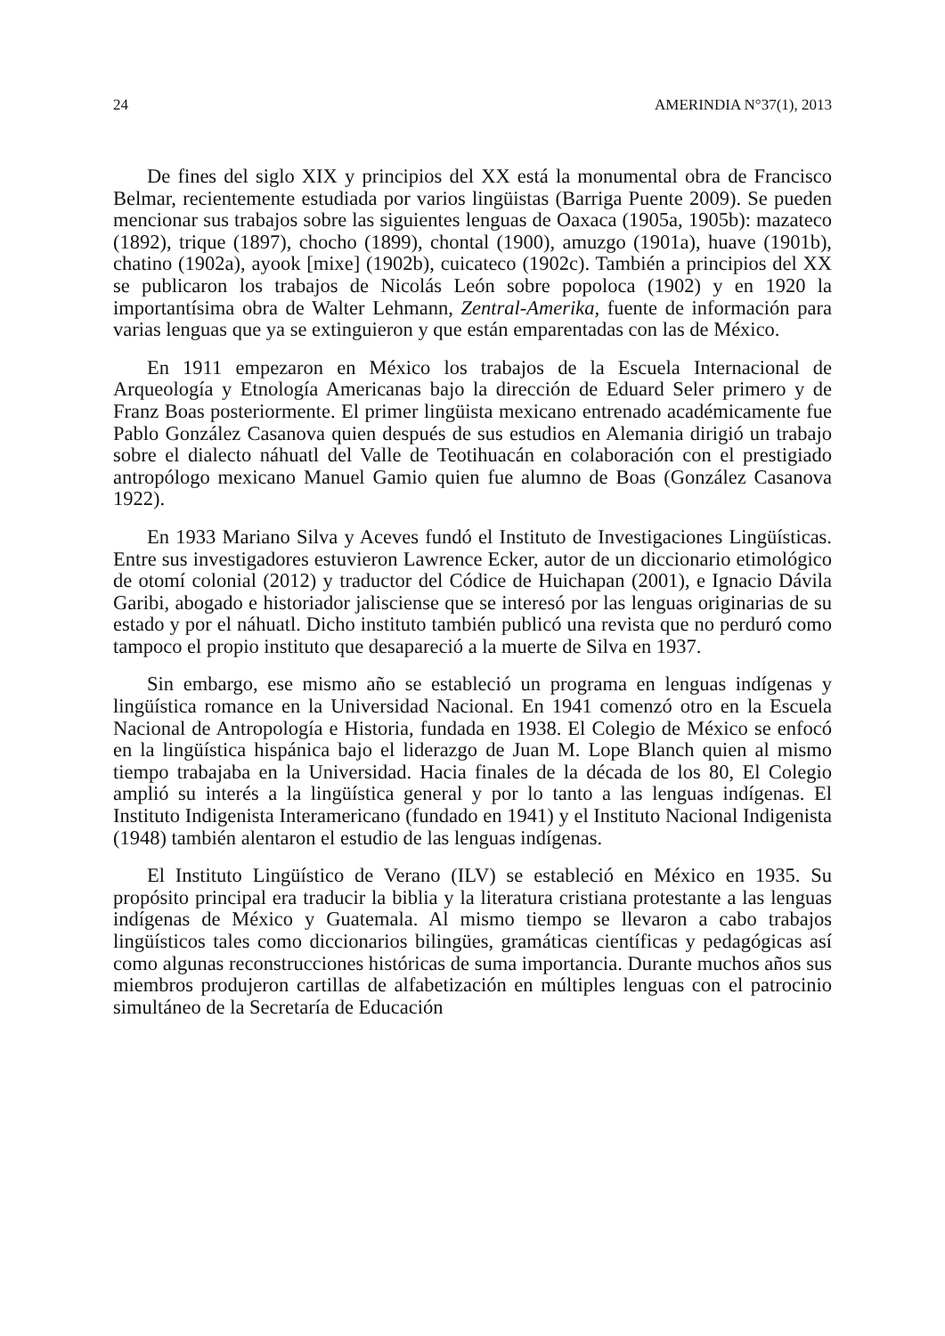24 AMERINDIA N°37(1), 2013
De fines del siglo XIX y principios del XX está la monumental obra de Francisco Belmar, recientemente estudiada por varios lingüistas (Barriga Puente 2009). Se pueden mencionar sus trabajos sobre las siguientes lenguas de Oaxaca (1905a, 1905b): mazateco (1892), trique (1897), chocho (1899), chontal (1900), amuzgo (1901a), huave (1901b), chatino (1902a), ayook [mixe] (1902b), cuicateco (1902c). También a principios del XX se publicaron los trabajos de Nicolás León sobre popoloca (1902) y en 1920 la importantísima obra de Walter Lehmann, Zentral-Amerika, fuente de información para varias lenguas que ya se extinguieron y que están emparentadas con las de México.
En 1911 empezaron en México los trabajos de la Escuela Internacional de Arqueología y Etnología Americanas bajo la dirección de Eduard Seler primero y de Franz Boas posteriormente. El primer lingüista mexicano entrenado académicamente fue Pablo González Casanova quien después de sus estudios en Alemania dirigió un trabajo sobre el dialecto náhuatl del Valle de Teotihuacán en colaboración con el prestigiado antropólogo mexicano Manuel Gamio quien fue alumno de Boas (González Casanova 1922).
En 1933 Mariano Silva y Aceves fundó el Instituto de Investigaciones Lingüísticas. Entre sus investigadores estuvieron Lawrence Ecker, autor de un diccionario etimológico de otomí colonial (2012) y traductor del Códice de Huichapan (2001), e Ignacio Dávila Garibi, abogado e historiador jalisciense que se interesó por las lenguas originarias de su estado y por el náhuatl. Dicho instituto también publicó una revista que no perduró como tampoco el propio instituto que desapareció a la muerte de Silva en 1937.
Sin embargo, ese mismo año se estableció un programa en lenguas indígenas y lingüística romance en la Universidad Nacional. En 1941 comenzó otro en la Escuela Nacional de Antropología e Historia, fundada en 1938. El Colegio de México se enfocó en la lingüística hispánica bajo el liderazgo de Juan M. Lope Blanch quien al mismo tiempo trabajaba en la Universidad. Hacia finales de la década de los 80, El Colegio amplió su interés a la lingüística general y por lo tanto a las lenguas indígenas. El Instituto Indigenista Interamericano (fundado en 1941) y el Instituto Nacional Indigenista (1948) también alentaron el estudio de las lenguas indígenas.
El Instituto Lingüístico de Verano (ILV) se estableció en México en 1935. Su propósito principal era traducir la biblia y la literatura cristiana protestante a las lenguas indígenas de México y Guatemala. Al mismo tiempo se llevaron a cabo trabajos lingüísticos tales como diccionarios bilingües, gramáticas científicas y pedagógicas así como algunas reconstrucciones históricas de suma importancia. Durante muchos años sus miembros produjeron cartillas de alfabetización en múltiples lenguas con el patrocinio simultáneo de la Secretaría de Educación